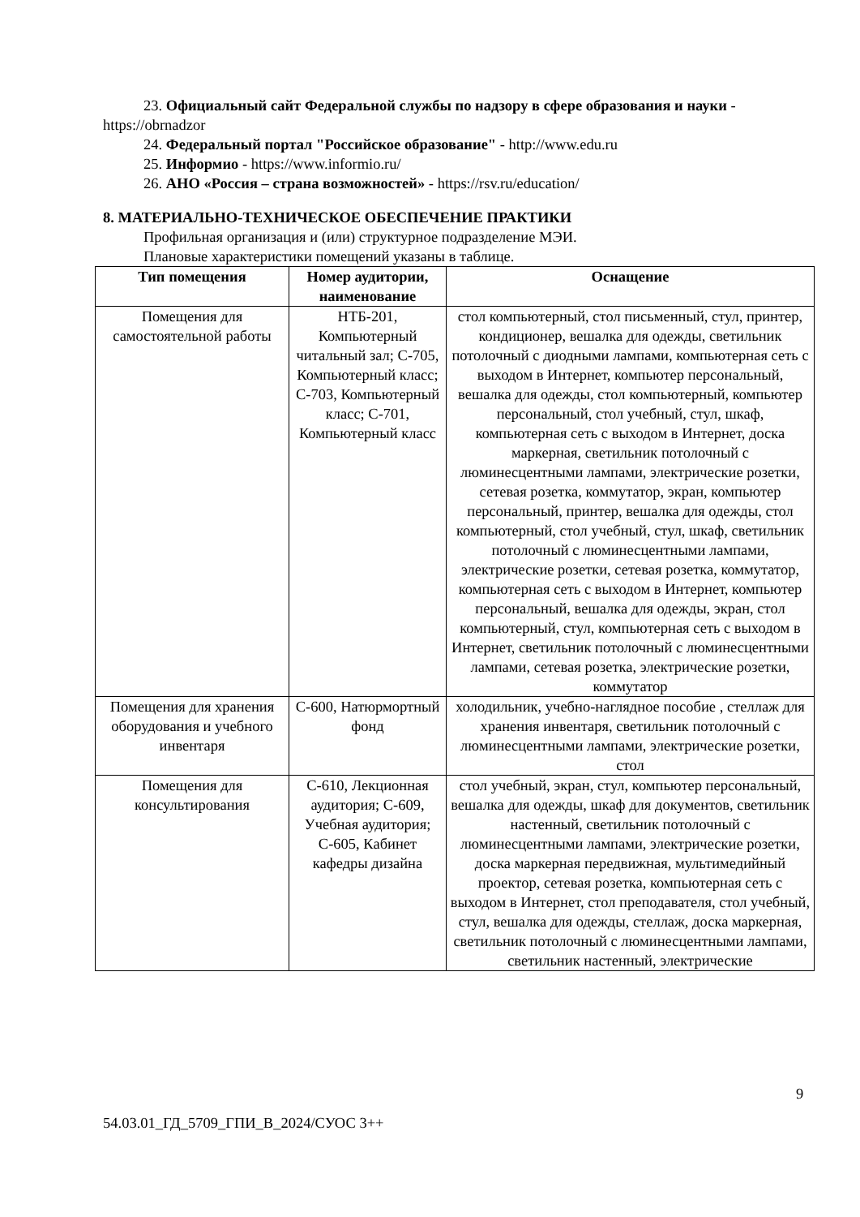23. Официальный сайт Федеральной службы по надзору в сфере образования и науки - https://obrnadzor
24. Федеральный портал "Российское образование" - http://www.edu.ru
25. Информио - https://www.informio.ru/
26. АНО «Россия – страна возможностей» - https://rsv.ru/education/
8. МАТЕРИАЛЬНО-ТЕХНИЧЕСКОЕ ОБЕСПЕЧЕНИЕ ПРАКТИКИ
Профильная организация и (или) структурное подразделение МЭИ.
Плановые характеристики помещений указаны в таблице.
| Тип помещения | Номер аудитории, наименование | Оснащение |
| --- | --- | --- |
| Помещения для самостоятельной работы | НТБ-201, Компьютерный читальный зал; С-705, Компьютерный класс; С-703, Компьютерный класс; С-701, Компьютерный класс | стол компьютерный, стол письменный, стул, принтер, кондиционер, вешалка для одежды, светильник потолочный с диодными лампами, компьютерная сеть с выходом в Интернет, компьютер персональный, вешалка для одежды, стол компьютерный, компьютер персональный, стол учебный, стул, шкаф, компьютерная сеть с выходом в Интернет, доска маркерная, светильник потолочный с люминесцентными лампами, электрические розетки, сетевая розетка, коммутатор, экран, компьютер персональный, принтер, вешалка для одежды, стол компьютерный, стол учебный, стул, шкаф, светильник потолочный с люминесцентными лампами, электрические розетки, сетевая розетка, коммутатор, компьютерная сеть с выходом в Интернет, компьютер персональный, вешалка для одежды, экран, стол компьютерный, стул, компьютерная сеть с выходом в Интернет, светильник потолочный с люминесцентными лампами, сетевая розетка, электрические розетки, коммутатор |
| Помещения для хранения оборудования и учебного инвентаря | С-600, Натюрмортный фонд | холодильник, учебно-наглядное пособие , стеллаж для хранения инвентаря, светильник потолочный с люминесцентными лампами, электрические розетки, стол |
| Помещения для консультирования | С-610, Лекционная аудитория; С-609, Учебная аудитория; С-605, Кабинет кафедры дизайна | стол учебный, экран, стул, компьютер персональный, вешалка для одежды, шкаф для документов, светильник настенный, светильник потолочный с люминесцентными лампами, электрические розетки, доска маркерная передвижная, мультимедийный проектор, сетевая розетка, компьютерная сеть с выходом в Интернет, стол преподавателя, стол учебный, стул, вешалка для одежды, стеллаж, доска маркерная, светильник потолочный с люминесцентными лампами, светильник настенный, электрические |
9
54.03.01_ГД_5709_ГПИ_В_2024/СУОС 3++